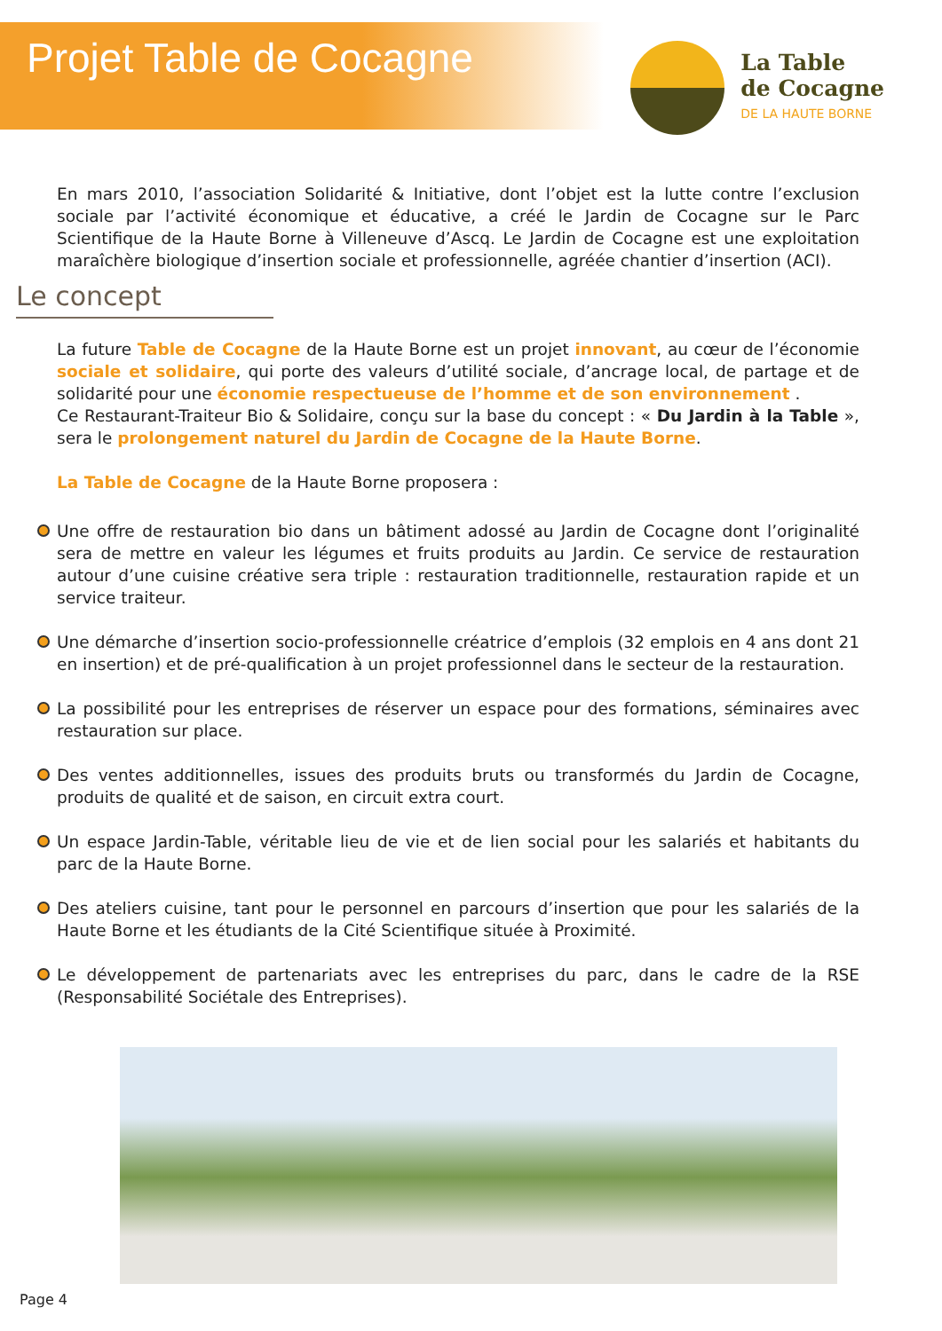Projet Table de Cocagne
La Table
de Cocagne
DE LA HAUTE BORNE
En mars 2010, l’association Solidarité & Initiative, dont l’objet est la lutte contre l’exclusion sociale par l’activité économique et éducative, a créé le Jardin de Cocagne sur le Parc Scientifique de la Haute Borne à Villeneuve d’Ascq. Le Jardin de Cocagne est une exploitation maraîchère biologique d’insertion sociale et professionnelle, agréée chantier d’insertion (ACI).
Le concept
La future Table de Cocagne de la Haute Borne est un projet innovant, au cœur de l’économie sociale et solidaire, qui porte des valeurs d’utilité sociale, d’ancrage local, de partage et de solidarité pour une économie respectueuse de l’homme et de son environnement .
Ce Restaurant-Traiteur Bio & Solidaire, conçu sur la base du concept : « Du Jardin à la Table », sera le prolongement naturel du Jardin de Cocagne de la Haute Borne.
La Table de Cocagne de la Haute Borne proposera :
Une offre de restauration bio dans un bâtiment adossé au Jardin de Cocagne dont l’originalité sera de mettre en valeur les légumes et fruits produits au Jardin. Ce service de restauration autour d’une cuisine créative sera triple : restauration traditionnelle, restauration rapide et un service traiteur.
Une démarche d’insertion socio-professionnelle créatrice d’emplois (32 emplois en 4 ans dont 21 en insertion) et de pré-qualification à un projet professionnel dans le secteur de la restauration.
La possibilité pour les entreprises de réserver un espace pour des formations, séminaires avec restauration sur place.
Des ventes additionnelles, issues des produits bruts ou transformés du Jardin de Cocagne, produits de qualité et de saison, en circuit extra court.
Un espace Jardin-Table, véritable lieu de vie et de lien social pour les salariés et habitants du parc de la Haute Borne.
Des ateliers cuisine, tant pour le personnel en parcours d’insertion que pour les salariés de la Haute Borne et les étudiants de la Cité Scientifique située à Proximité.
Le développement de partenariats avec les entreprises du parc, dans le cadre de la RSE (Responsabilité Sociétale des Entreprises).
Page 4